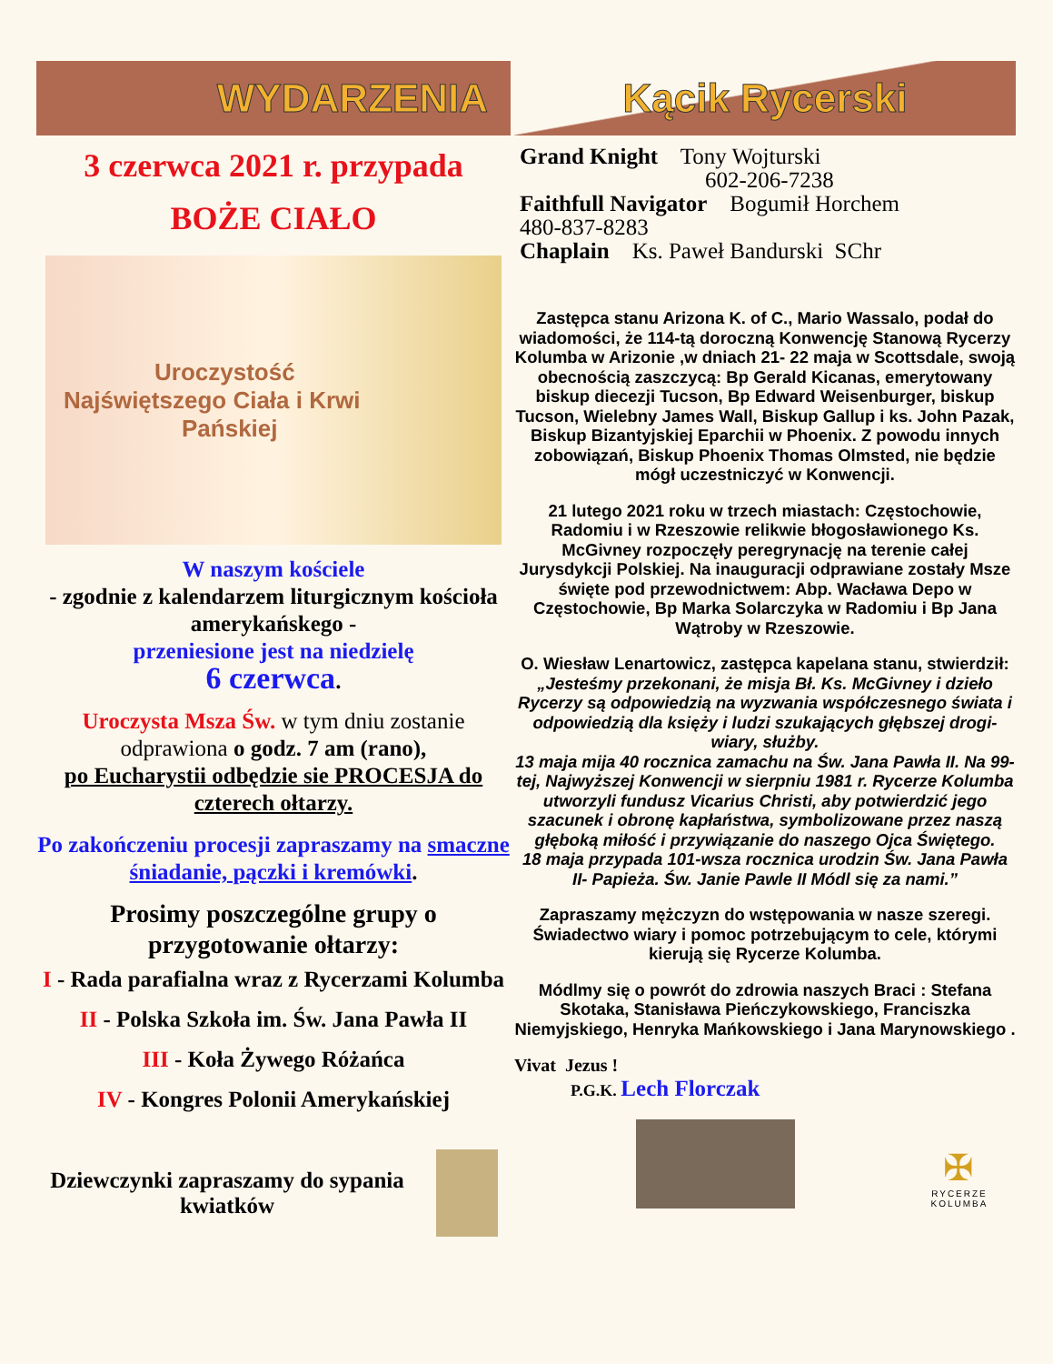WYDARZENIA
3 czerwca 2021 r. przypada
BOŻE CIAŁO
Uroczystość
Najświętszego Ciała i Krwi
Pańskiej
W naszym kościele
- zgodnie z kalendarzem liturgicznym kościoła amerykańskego -
przeniesione jest na niedzielę
6 czerwca.
Uroczysta Msza Św. w tym dniu zostanie odprawiona o godz. 7 am (rano),
po Eucharystii odbędzie sie PROCESJA do czterech ołtarzy.
Po zakończeniu procesji zapraszamy na smaczne śniadanie, pączki i kremówki.
Prosimy poszczególne grupy o przygotowanie ołtarzy:
I - Rada parafialna wraz z Rycerzami Kolumba
II - Polska Szkoła im. Św. Jana Pawła II
III - Koła Żywego Różańca
IV - Kongres Polonii Amerykańskiej
Dziewczynki zapraszamy do sypania kwiatków
Kącik Rycerski
Grand Knight Tony Wojturski
602-206-7238
Faithfull Navigator Bogumił Horchem
480-837-8283
Chaplain Ks. Paweł Bandurski SChr
Zastępca stanu Arizona K. of C., Mario Wassalo, podał do wiadomości, że 114-tą doroczną Konwencję Stanową Rycerzy Kolumba w Arizonie ,w dniach 21- 22 maja w Scottsdale, swoją obecnością zaszczycą: Bp Gerald Kicanas, emerytowany biskup diecezji Tucson, Bp Edward Weisenburger, biskup Tucson, Wielebny James Wall, Biskup Gallup i ks. John Pazak, Biskup Bizantyjskiej Eparchii w Phoenix. Z powodu innych zobowiązań, Biskup Phoenix Thomas Olmsted, nie będzie mógł uczestniczyć w Konwencji.
21 lutego 2021 roku w trzech miastach: Częstochowie, Radomiu i w Rzeszowie relikwie błogosławionego Ks. McGivney rozpoczęły peregrynację na terenie całej Jurysdykcji Polskiej. Na inauguracji odprawiane zostały Msze święte pod przewodnictwem: Abp. Wacława Depo w Częstochowie, Bp Marka Solarczyka w Radomiu i Bp Jana Wątroby w Rzeszowie.
O. Wiesław Lenartowicz, zastępca kapelana stanu, stwierdził: „Jesteśmy przekonani, że misja Bł. Ks. McGivney i dzieło Rycerzy są odpowiedzią na wyzwania współczesnego świata i odpowiedzią dla księży i ludzi szukających głębszej drogi- wiary, służby.
13 maja mija 40 rocznica zamachu na Św. Jana Pawła II. Na 99-tej, Najwyższej Konwencji w sierpniu 1981 r. Rycerze Kolumba utworzyli fundusz Vicarius Christi, aby potwierdzić jego szacunek i obronę kapłaństwa, symbolizowane przez naszą głęboką miłość i przywiązanie do naszego Ojca Świętego.
18 maja przypada 101-wsza rocznica urodzin Św. Jana Pawła II- Papieża. Św. Janie Pawle II Módl się za nami.”
Zapraszamy mężczyzn do wstępowania w nasze szeregi. Świadectwo wiary i pomoc potrzebującym to cele, którymi kierują się Rycerze Kolumba.
Módlmy się o powrót do zdrowia naszych Braci : Stefana Skotaka, Stanisława Pieńczykowskiego, Franciszka Niemyjskiego, Henryka Mańkowskiego i Jana Marynowskiego .
Vivat Jezus !
P.G.K. Lech Florczak
✠
RYCERZE KOLUMBA